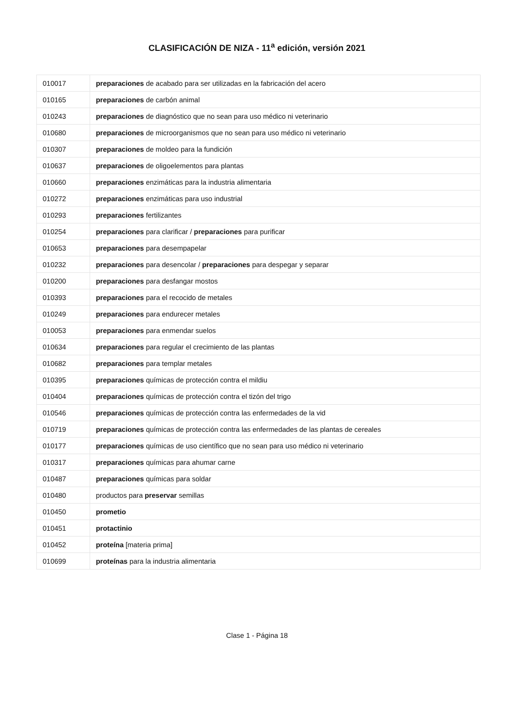CLASIFICACIÓN DE NIZA - 11<sup>a</sup> edición, versión 2021
| 010017 | preparaciones de acabado para ser utilizadas en la fabricación del acero |
| 010165 | preparaciones de carbón animal |
| 010243 | preparaciones de diagnóstico que no sean para uso médico ni veterinario |
| 010680 | preparaciones de microorganismos que no sean para uso médico ni veterinario |
| 010307 | preparaciones de moldeo para la fundición |
| 010637 | preparaciones de oligoelementos para plantas |
| 010660 | preparaciones enzimáticas para la industria alimentaria |
| 010272 | preparaciones enzimáticas para uso industrial |
| 010293 | preparaciones fertilizantes |
| 010254 | preparaciones para clarificar / preparaciones para purificar |
| 010653 | preparaciones para desempapelar |
| 010232 | preparaciones para desencolar / preparaciones para despegar y separar |
| 010200 | preparaciones para desfangar mostos |
| 010393 | preparaciones para el recocido de metales |
| 010249 | preparaciones para endurecer metales |
| 010053 | preparaciones para enmendar suelos |
| 010634 | preparaciones para regular el crecimiento de las plantas |
| 010682 | preparaciones para templar metales |
| 010395 | preparaciones químicas de protección contra el mildiu |
| 010404 | preparaciones químicas de protección contra el tizón del trigo |
| 010546 | preparaciones químicas de protección contra las enfermedades de la vid |
| 010719 | preparaciones químicas de protección contra las enfermedades de las plantas de cereales |
| 010177 | preparaciones químicas de uso científico que no sean para uso médico ni veterinario |
| 010317 | preparaciones químicas para ahumar carne |
| 010487 | preparaciones químicas para soldar |
| 010480 | productos para preservar semillas |
| 010450 | prometio |
| 010451 | protactinio |
| 010452 | proteína [materia prima] |
| 010699 | proteínas para la industria alimentaria |
Clase 1 - Página 18